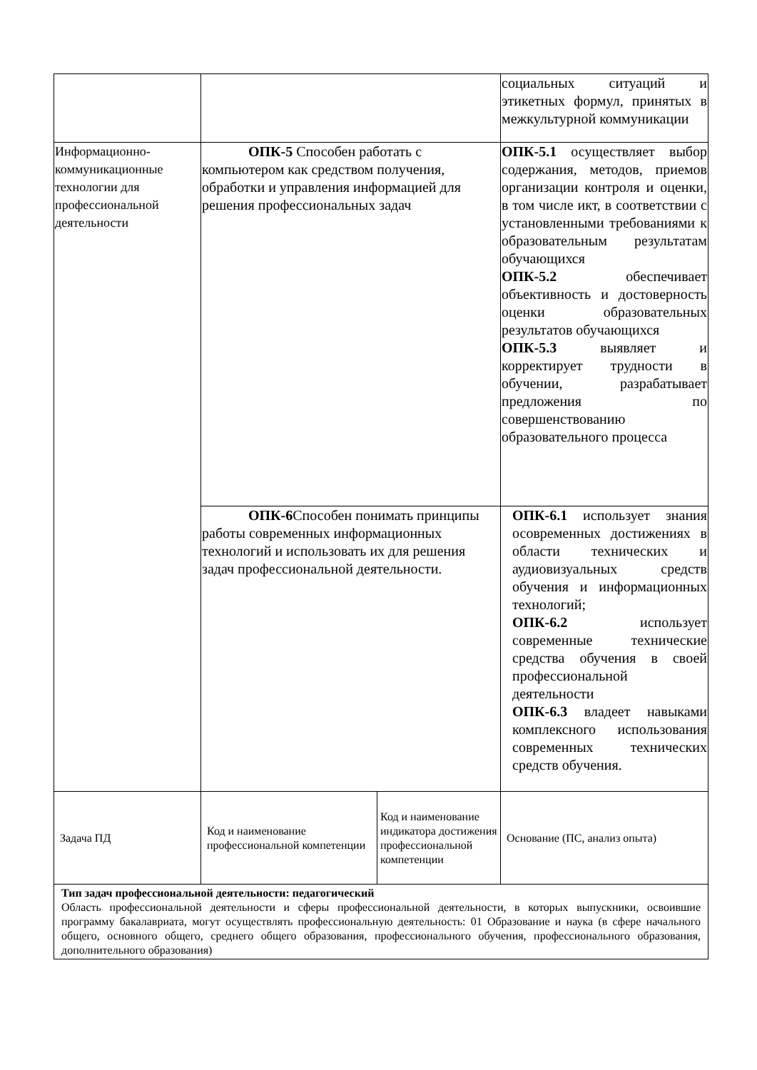| | | | социальных ситуаций и этикетных формул, принятых в межкультурной коммуникации |
| Информационно-коммуникационные технологии для профессиональной деятельности | ОПК-5 Способен работать с компьютером как средством получения, обработки и управления информацией для решения профессиональных задач | | ОПК-5.1 осуществляет выбор содержания, методов, приемов организации контроля и оценки, в том числе икт, в соответствии с установленными требованиями к образовательным результатам обучающихся ОПК-5.2 обеспечивает объективность и достоверность оценки образовательных результатов обучающихся ОПК-5.3 выявляет и корректирует трудности в обучении, разрабатывает предложения по совершенствованию образовательного процесса |
| | ОПК-6 Способен понимать принципы работы современных информационных технологий и использовать их для решения задач профессиональной деятельности. | | ОПК-6.1 использует знания осовременных достижениях в области технических и аудиовизуальных средств обучения и информационных технологий; ОПК-6.2 использует современные технические средства обучения в своей профессиональной деятельности ОПК-6.3 владеет навыками комплексного использования современных технических средств обучения. |
| Задача ПД | Код и наименование профессиональной компетенции | Код и наименование индикатора достижения профессиональной компетенции | Основание (ПС, анализ опыта) |
| Тип задач профессиональной деятельности: педагогический Область профессиональной деятельности и сферы профессиональной деятельности, в которых выпускники, освоившие программу бакалавриата, могут осуществлять профессиональную деятельность: 01 Образование и наука (в сфере начального общего, основного общего, среднего общего образования, профессионального обучения, профессионального образования, дополнительного образования) | | | |